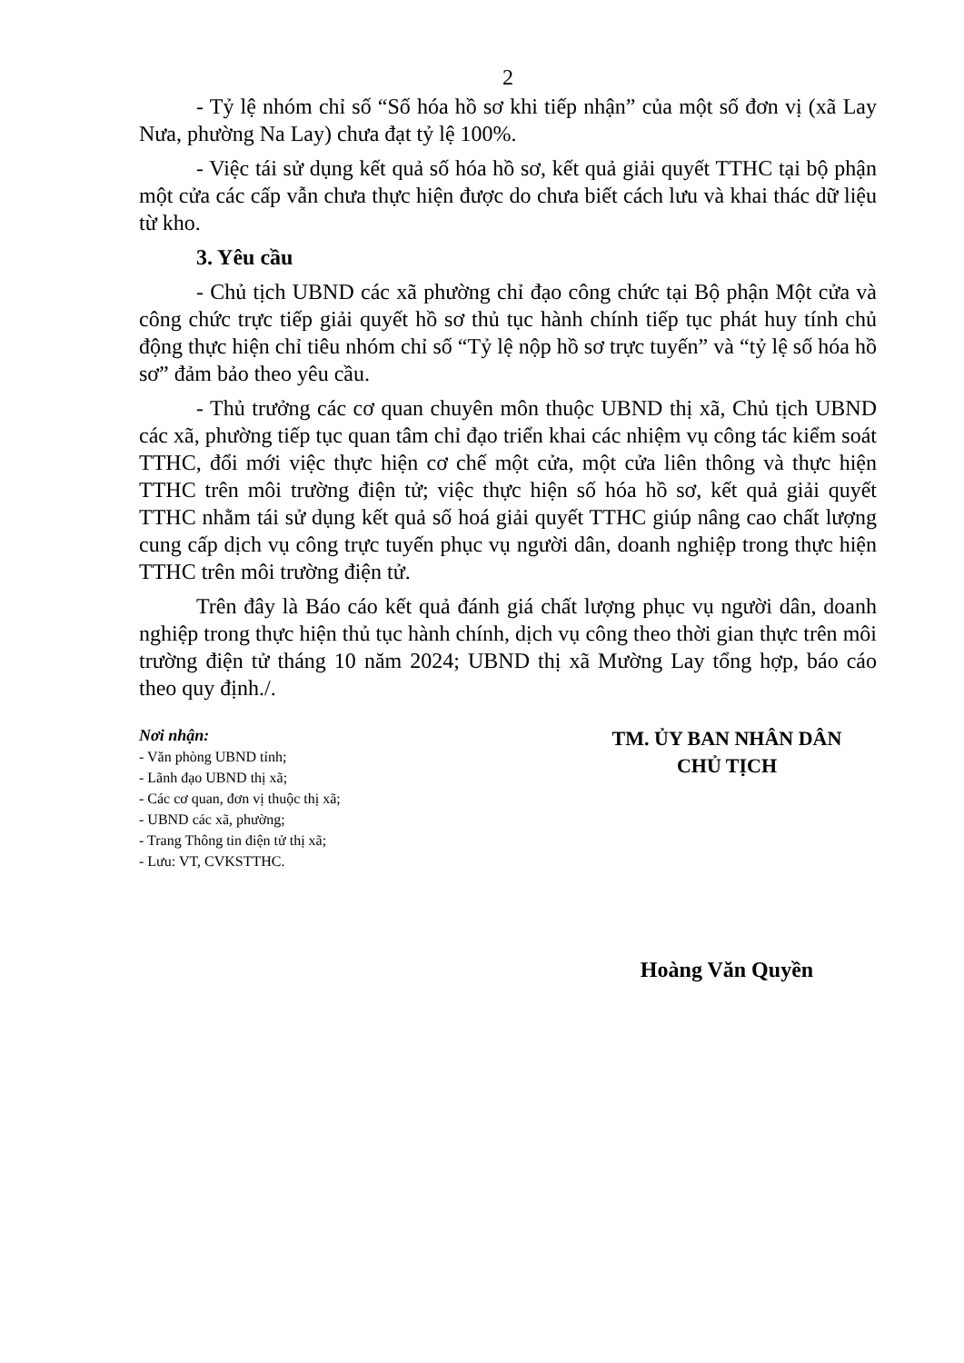2
- Tỷ lệ nhóm chỉ số “Số hóa hồ sơ khi tiếp nhận” của một số đơn vị (xã Lay Nưa, phường Na Lay) chưa đạt tỷ lệ 100%.
- Việc tái sử dụng kết quả số hóa hồ sơ, kết quả giải quyết TTHC tại bộ phận một cửa các cấp vẫn chưa thực hiện được do chưa biết cách lưu và khai thác dữ liệu từ kho.
3. Yêu cầu
- Chủ tịch UBND các xã phường chỉ đạo công chức tại Bộ phận Một cửa và công chức trực tiếp giải quyết hồ sơ thủ tục hành chính tiếp tục phát huy tính chủ động thực hiện chỉ tiêu nhóm chỉ số “Tỷ lệ nộp hồ sơ trực tuyến” và “tỷ lệ số hóa hồ sơ” đảm bảo theo yêu cầu.
- Thủ trưởng các cơ quan chuyên môn thuộc UBND thị xã, Chủ tịch UBND các xã, phường tiếp tục quan tâm chỉ đạo triển khai các nhiệm vụ công tác kiểm soát TTHC, đổi mới việc thực hiện cơ chế một cửa, một cửa liên thông và thực hiện TTHC trên môi trường điện tử; việc thực hiện số hóa hồ sơ, kết quả giải quyết TTHC nhằm tái sử dụng kết quả số hoá giải quyết TTHC giúp nâng cao chất lượng cung cấp dịch vụ công trực tuyến phục vụ người dân, doanh nghiệp trong thực hiện TTHC trên môi trường điện tử.
Trên đây là Báo cáo kết quả đánh giá chất lượng phục vụ người dân, doanh nghiệp trong thực hiện thủ tục hành chính, dịch vụ công theo thời gian thực trên môi trường điện tử tháng 10 năm 2024; UBND thị xã Mường Lay tổng hợp, báo cáo theo quy định./.
Nơi nhận:
- Văn phòng UBND tỉnh;
- Lãnh đạo UBND thị xã;
- Các cơ quan, đơn vị thuộc thị xã;
- UBND các xã, phường;
- Trang Thông tin điện tử thị xã;
- Lưu: VT, CVKSTTHC.
TM. ỦY BAN NHÂN DÂN
CHỦ TỊCH
Hoàng Văn Quyền